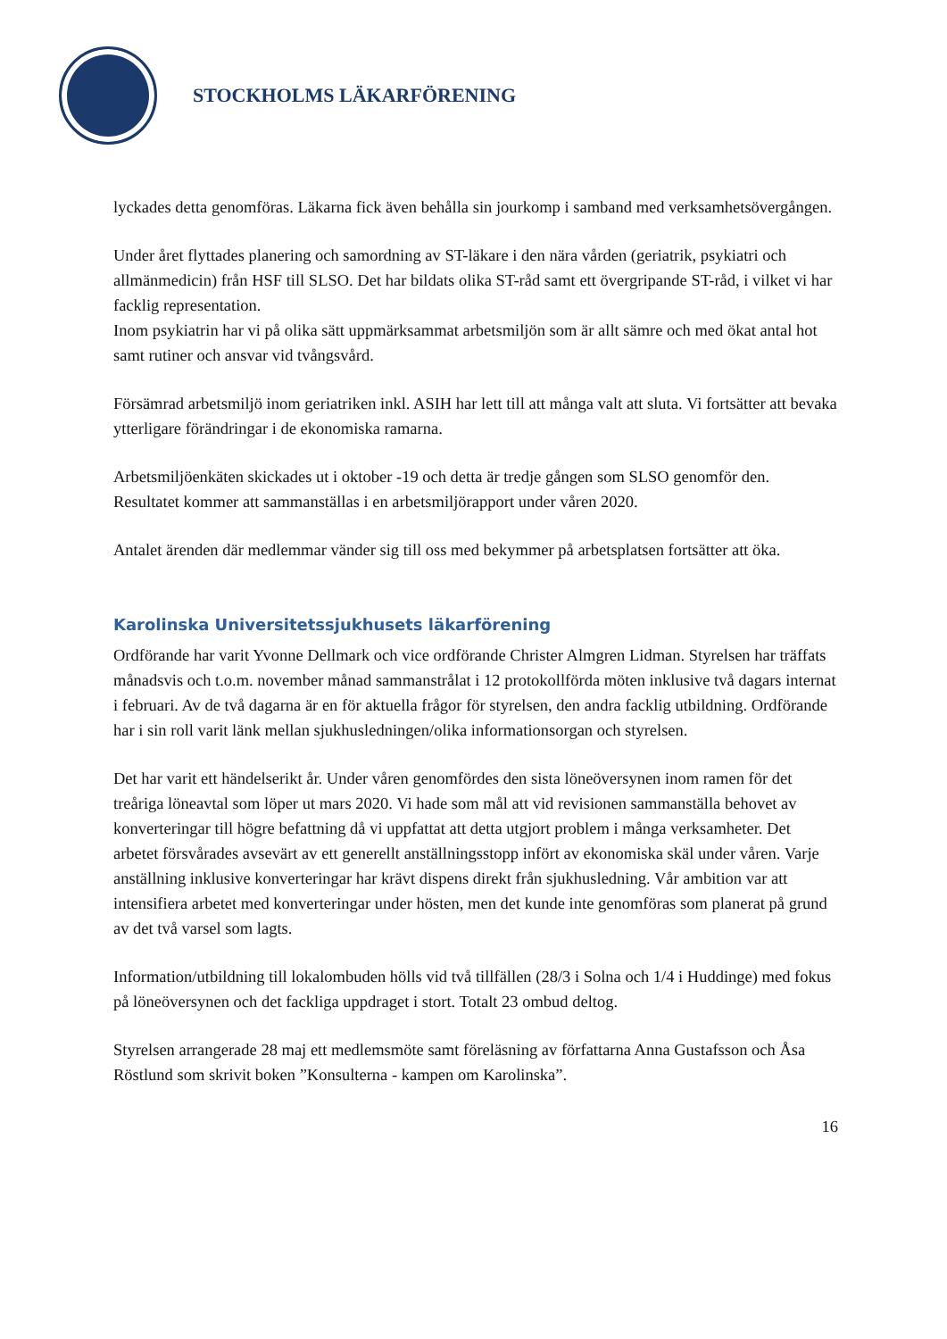STOCKHOLMS LÄKARFÖRENING
lyckades detta genomföras. Läkarna fick även behålla sin jourkomp i samband med verksamhetsövergången.
Under året flyttades planering och samordning av ST-läkare i den nära vården (geriatrik, psykiatri och allmänmedicin) från HSF till SLSO. Det har bildats olika ST-råd samt ett övergripande ST-råd, i vilket vi har facklig representation.
Inom psykiatrin har vi på olika sätt uppmärksammat arbetsmiljön som är allt sämre och med ökat antal hot samt rutiner och ansvar vid tvångsvård.
Försämrad arbetsmiljö inom geriatriken inkl. ASIH har lett till att många valt att sluta. Vi fortsätter att bevaka ytterligare förändringar i de ekonomiska ramarna.
Arbetsmiljöenkäten skickades ut i oktober -19 och detta är tredje gången som SLSO genomför den. Resultatet kommer att sammanställas i en arbetsmiljörapport under våren 2020.
Antalet ärenden där medlemmar vänder sig till oss med bekymmer på arbetsplatsen fortsätter att öka.
Karolinska Universitetssjukhusets läkarförening
Ordförande har varit Yvonne Dellmark och vice ordförande Christer Almgren Lidman. Styrelsen har träffats månadsvis och t.o.m. november månad sammanstrålat i 12 protokollförda möten inklusive två dagars internat i februari. Av de två dagarna är en för aktuella frågor för styrelsen, den andra facklig utbildning. Ordförande har i sin roll varit länk mellan sjukhusledningen/olika informationsorgan och styrelsen.
Det har varit ett händelserikt år. Under våren genomfördes den sista löneöversynen inom ramen för det treåriga löneavtal som löper ut mars 2020. Vi hade som mål att vid revisionen sammanställa behovet av konverteringar till högre befattning då vi uppfattat att detta utgjort problem i många verksamheter. Det arbetet försvårades avsevärt av ett generellt anställningsstopp infört av ekonomiska skäl under våren. Varje anställning inklusive konverteringar har krävt dispens direkt från sjukhusledning. Vår ambition var att intensifiera arbetet med konverteringar under hösten, men det kunde inte genomföras som planerat på grund av det två varsel som lagts.
Information/utbildning till lokalombuden hölls vid två tillfällen (28/3 i Solna och 1/4 i Huddinge) med fokus på löneöversynen och det fackliga uppdraget i stort. Totalt 23 ombud deltog.
Styrelsen arrangerade 28 maj ett medlemsmöte samt föreläsning av författarna Anna Gustafsson och Åsa Röstlund som skrivit boken ”Konsulterna - kampen om Karolinska”.
16